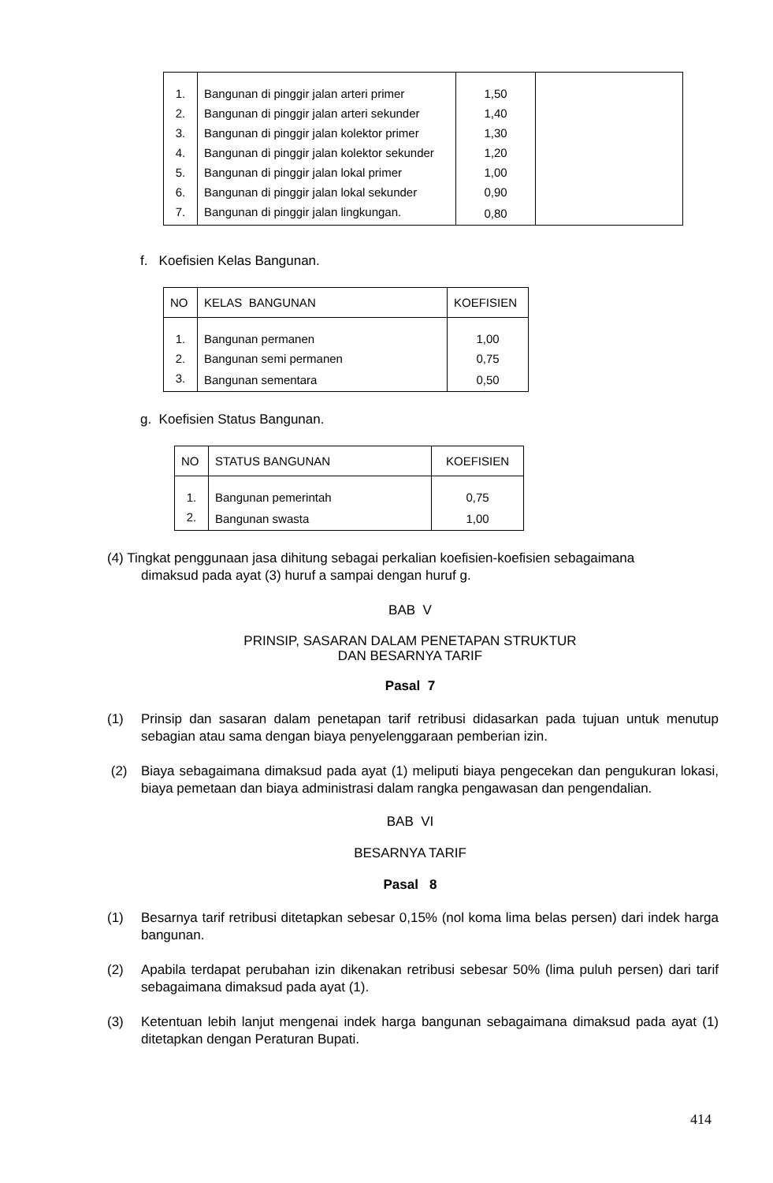| 1. | Bangunan di pinggir jalan arteri primer | 1,50 | |
| 2. | Bangunan di pinggir jalan arteri sekunder | 1,40 | |
| 3. | Bangunan di pinggir jalan kolektor primer | 1,30 | |
| 4. | Bangunan di pinggir jalan kolektor sekunder | 1,20 | |
| 5. | Bangunan di pinggir jalan lokal primer | 1,00 | |
| 6. | Bangunan di pinggir jalan lokal sekunder | 0,90 | |
| 7. | Bangunan di pinggir jalan lingkungan. | 0,80 | |
f. Koefisien Kelas Bangunan.
| NO | KELAS BANGUNAN | KOEFISIEN |
| --- | --- | --- |
| 1. | Bangunan permanen | 1,00 |
| 2. | Bangunan semi permanen | 0,75 |
| 3. | Bangunan sementara | 0,50 |
g. Koefisien Status Bangunan.
| NO | STATUS BANGUNAN | KOEFISIEN |
| --- | --- | --- |
| 1. | Bangunan pemerintah | 0,75 |
| 2. | Bangunan swasta | 1,00 |
(4) Tingkat penggunaan jasa dihitung sebagai perkalian koefisien-koefisien sebagaimana
dimaksud pada ayat (3) huruf a sampai dengan huruf g.
BAB V
PRINSIP, SASARAN DALAM PENETAPAN STRUKTUR
DAN BESARNYA TARIF
Pasal 7
(1) Prinsip dan sasaran dalam penetapan tarif retribusi didasarkan pada tujuan untuk menutup sebagian atau sama dengan biaya penyelenggaraan pemberian izin.
(2) Biaya sebagaimana dimaksud pada ayat (1) meliputi biaya pengecekan dan pengukuran lokasi, biaya pemetaan dan biaya administrasi dalam rangka pengawasan dan pengendalian.
BAB VI
BESARNYA TARIF
Pasal 8
(1) Besarnya tarif retribusi ditetapkan sebesar 0,15% (nol koma lima belas persen) dari indek harga bangunan.
(2) Apabila terdapat perubahan izin dikenakan retribusi sebesar 50% (lima puluh persen) dari tarif sebagaimana dimaksud pada ayat (1).
(3) Ketentuan lebih lanjut mengenai indek harga bangunan sebagaimana dimaksud pada ayat (1) ditetapkan dengan Peraturan Bupati.
414